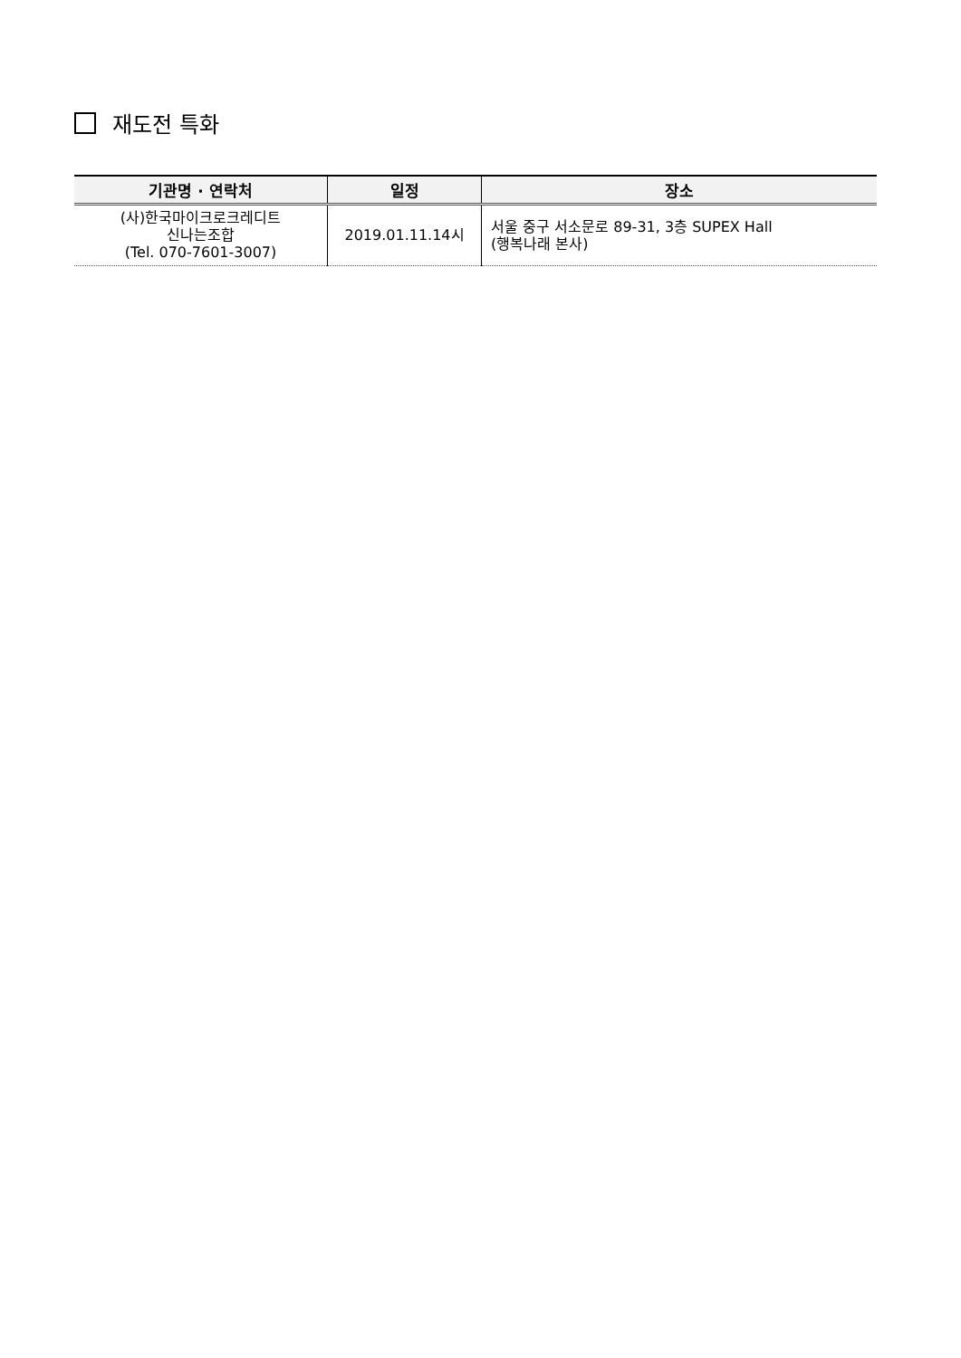재도전 특화
| 기관명 · 연락처 | 일정 | 장소 |
| --- | --- | --- |
| (사)한국마이크로크레디트 신나는조합 (Tel. 070-7601-3007) | 2019.01.11.14시 | 서울 중구 서소문로 89-31, 3층 SUPEX Hall (행복나래 본사) |